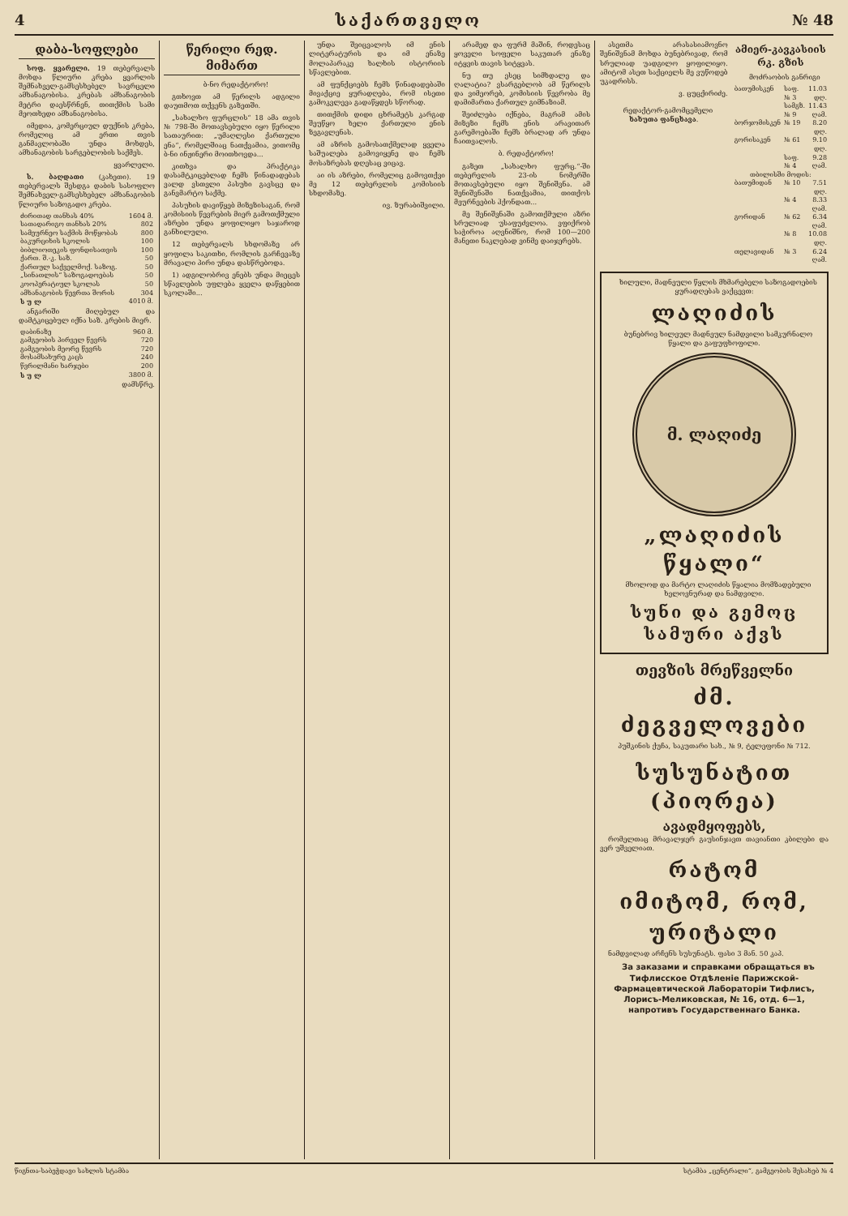4 საქართველო № 48
დაბა-სოფლები
სოფ. ყვარელი. 19 თებერვალს მოხდა წლიური კრება ყვარლის შემნახველ-გამსესხებელ სავრცელი ამხანაგობისა. კრებას ამხანაგობის მეტრი დაესწრნენ, თითქმის სამი მეოთხედი ამხანაგობისა.
იმედია, კომერციულ დუქნის კრება, რომელიც ამ ერთი თვის განმავლობაში უნდა მოხდეს, ამხანაგობის სარგებლობის საქმეს.
ყვარლელი.
ს. ბაღდათი (კახეთი). 19 თებერვალს შესდგა დაბის სასოფლო შემნახველ-გამსესხებელ ამხანაგობის წლიური საზოგადო კრება.
| ძირითად თანხას 40% | 1604 მ. |
| სათადარიგო თანხას 20% | 802 |
| სამეურნეო საქმის მოწყობას | 800 |
| ბაკურციხის სკოლის | 100 |
| ბიბლიოთეკის ფონდისათვის | 100 |
| ქართ. შ.-კ. საზ. | 50 |
| ქართულ საქველმოქ. საზოგ. | 50 |
| „სინათლის“ საზოგადოებას | 50 |
| კოოპერატიულ სკოლას | 50 |
| ამხანაგობის წევრთა შორის | 304 |
| ს უ ლ | 4010 მ. |
ანგარიში მიღებულ და დამტკიცებულ იქნა საზ. კრების მიერ.
| დაბინაზე | 960 მ. |
| გამგეობის პირველ წევრს | 720 |
| გამგეობის მეორე წევრს | 720 |
| მოსამსახურე კაცს | 240 |
| წვრილმანი ხარჯები | 200 |
| ს უ ლ | 3800 მ. |
დამსწრე.
წერილი რედ. მიმართ
ბ-ნო რედაქტორო!
გთხოვთ ამ წერილს ადგილი დაუთმოთ თქვენს გაზეთში.
„სახალხო ფურცლის“ 18 ამა თვის № 798-ში მოთავსებული იყო წერილი სათაურით: „უმაღლესი ქართული ენა“, რომელშიაც ნათქვამია, ვითომც ბ-ნი ინჟინერი მოითხოვდა...
კითხვა და პრაქტიკა დასამტკიცებლად ჩემს წინადადებას ვალდ ვსთვლი პასუხი გავსცე და განვმარტო საქმე.
პასუხის დავიწყებ მიზეზისაგან, რომ კომისიის წევრების მიერ გამოთქმული აზრები უნდა ყოფილიყო საჯაროდ განხილული.
12 თებერვალს სხდომაზე არ ყოფილა საკითხი, რომლის გარჩევაზე მრავალი პირი უნდა დასწრებოდა.
1) ადგილობრივ ენებს უნდა მიეცეს სწავლების უფლება ყველა დაწყებით სკოლაში...
უნდა შეიცვალოს იმ ენის ლიტერატურის და იმ ენაზე მოლაპარაკე ხალხის ისტორიის სწავლებით.
ამ ფუნქციებს ჩემს წინადადებაში მივაქციე ყურადღება, რომ ისეთი გამოკვლევა გადაწყდეს სწორად.
თითქმის დიდი ცხრამეტს კარგად შეუწყო ხელი ქართული ენის ზეგავლენას.
ამ აზრის გამოსათქმელად ყველა საშუალება გამოვიყენე და ჩემს მოსაზრებას დღესაც ვიცავ.
აი ის აზრები, რომელიც გამოვთქვი მე 12 თებერვლის კომისიის სხდომაზე.
ივ. ზურაბიშვილი.
არამედ და ფურმ მაშინ, როდესაც ყოველი სოფელი საკუთარ ენაზე იტყვის თავის სიტყვას.
ნუ თუ ესეც სიმხდალე და ღალატია? ვსარგებლობ ამ წერილს და ვიმეორებ, კომისიის წევრობა მე დამიმართა ქართულ გიმნაზიამ.
შეიძლება იქნება, მაგრამ ამის მიზეზი ჩემს ენის არავითარ გარემოებაში ჩემს ბრალად არ უნდა ჩაითვალოს.
ბ. რედაქტორო!
გაზეთ „სახალხო ფურც.“-ში თებერვლის 23-ის ნომერში მოთავსებული იყო შენიშვნა. ამ შენიშვნაში ნათქვამია, თითქოს მეურნეების ჰქონდათ...
მე შენიშვნაში გამოთქმული აზრი სრულიად უსაფუძვლოა. ვფიქრობ საჭიროა აღვნიშნო, რომ 100—200 მანეთი ნაკლებად ვინმე დაიჯერებს.
ასეთმა არასასიამოვნო შენიშვნამ მოხდა ბუნებრივად, რომ სრულიად უადგილო ყოფილიყო. ამიტომ ასეთ საქციელს მე ვუწოდებ უკადრისს.
ვ. ცუცქირიძე.
რედაქტორ-გამომცემელი ხახუთა ფანცხავა.
ამიერ-კავკასიის რკ. გზის
მოძრაობის განრიგი
| ბათუმისკენ | საფ. № 3 | 11.03 დღ. |
| | სამგზ. № 9 | 11.43 ღამ. |
| ბორჯომისკენ | № 19 | 8.20 დღ. |
| გორისაკენ | № 61 | 9.10 დღ. |
| | საფ. № 4 | 9.28 ღამ. |
| თბილისში მოდის: | | |
| ბათუმიდან | № 10 | 7.51 დღ. |
| | № 4 | 8.33 ღამ. |
| გორიდან | № 62 | 6.34 ღამ. |
| | № 8 | 10.08 დღ. |
| თელავიდან | № 3 | 6.24 ღამ. |
ხილული, მადნეული წყლის მხმარებელი საზოგადოების ყურადღებას ვაქცევთ:
ლაღიძის
ბუნებრივ ხილეულ მადნეულ ნამდვილი სამკურნალო წყალი და გაფუფხოფილი.
მ. ლაღიძე
„ლაღიძის წყალი“
მხოლოდ და მარტო ლაღიძის წყალია მომზადებული ხელოვნურად და ნამდვილი.
სუნი და გემოც სამური აქვს
თევზის მრეწველნი
ძმ. ძეგველოვები
პუშკინის ქუჩა, საკუთარი სახ., № 9, ტელეფონი № 712.
სუსუნატით (პიორეა)
ავადმყოფებს,
რომელთაც მრავალჯერ გაუსინჯავთ თავიანთი კბილები და ვერ უშველიათ.
რატომ
იმიტომ, რომ,
ურიტალი
ნამდვილად არჩენს სუსუნატს. ფასი 3 მან. 50 კაპ.
За заказами и справками обращаться въ Тифлисское Отдѣленіе Парижской-Фармацевтической Лабораторіи Тифлисъ, Лорисъ-Меликовская, № 16, отд. 6—1, напротивъ Государственнаго Банка.
წიგნთა-საბეჭდავი სახლის სტამბა სტამბა „ცენტრალი“, გამგეობის შესახებ № 4